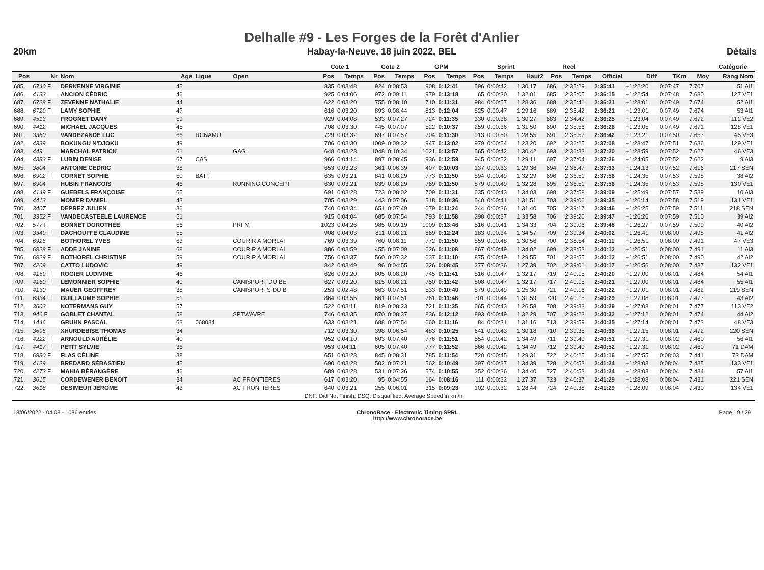Delhalle #9 - Les Forges de la Forêt d'Anlier
20km Habay-la-Neuve, 18 juin 2022, BEL Détails
| | | | | | | | Cote 1 | | Cote 2 | | GPM | | Sprint | | | Reel | | | | | | Catégorie |
| --- | --- | --- | --- | --- | --- | --- | --- | --- | --- | --- | --- | --- | --- | --- | --- | --- | --- | --- | --- | --- | --- | --- |
| Pos | Nr | Nom | Age | Ligue | Open | | Pos | Temps | Pos | Temps | Pos | Temps | Pos | Temps | Haut2 | Pos | Temps | Officiel | Diff | TKm | Moy | Rang Nom |
| 685. | 6740 F | DERKENNE VIRGINIE | 45 | | | | 835 | 0:03:48 | 924 | 0:08:53 | 908 | 0:12:41 | 596 | 0:00:42 | 1:30:17 | 686 | 2:35:29 | 2:35:41 | +1:22:20 | 0:07:47 | 7.707 | 51 AI1 |
| 686. | 4133 | ANCION CÉDRIC | 46 | | | | 925 | 0:04:06 | 972 | 0:09:11 | 979 | 0:13:18 | 65 | 0:00:30 | 1:32:01 | 685 | 2:35:05 | 2:36:15 | +1:22:54 | 0:07:48 | 7.680 | 127 VE1 |
| 687. | 6728 F | ZEVENNE NATHALIE | 44 | | | | 622 | 0:03:20 | 755 | 0:08:10 | 710 | 0:11:31 | 984 | 0:00:57 | 1:28:36 | 688 | 2:35:41 | 2:36:21 | +1:23:01 | 0:07:49 | 7.674 | 52 AI1 |
| 688. | 6729 F | LAMY SOPHIE | 47 | | | | 616 | 0:03:20 | 893 | 0:08:44 | 813 | 0:12:04 | 825 | 0:00:47 | 1:29:16 | 689 | 2:35:42 | 2:36:21 | +1:23:01 | 0:07:49 | 7.674 | 53 AI1 |
| 689. | 4513 | FROGNET DANY | 59 | | | | 929 | 0:04:08 | 533 | 0:07:27 | 724 | 0:11:35 | 330 | 0:00:38 | 1:30:27 | 683 | 2:34:42 | 2:36:25 | +1:23:04 | 0:07:49 | 7.672 | 112 VE2 |
| 690. | 4412 | MICHAEL JACQUES | 45 | | | | 708 | 0:03:30 | 445 | 0:07:07 | 522 | 0:10:37 | 259 | 0:00:36 | 1:31:50 | 690 | 2:35:56 | 2:36:26 | +1:23:05 | 0:07:49 | 7.671 | 128 VE1 |
| 691. | 3360 | VANDEZANDE LUC | 66 | RCNAMU | | | 729 | 0:03:32 | 697 | 0:07:57 | 704 | 0:11:30 | 913 | 0:00:50 | 1:28:55 | 691 | 2:35:57 | 2:36:42 | +1:23:21 | 0:07:50 | 7.657 | 45 VE3 |
| 692. | 4339 | BOKUNGU N'DJOKU | 49 | | | | 706 | 0:03:30 | 1009 | 0:09:32 | 947 | 0:13:02 | 979 | 0:00:54 | 1:23:20 | 692 | 2:36:25 | 2:37:08 | +1:23:47 | 0:07:51 | 7.636 | 129 VE1 |
| 693. | 449 | MARCHAL PATRICK | 61 | | GAG | | 648 | 0:03:23 | 1048 | 0:10:34 | 1021 | 0:13:57 | 565 | 0:00:42 | 1:30:42 | 693 | 2:36:33 | 2:37:20 | +1:23:59 | 0:07:52 | 7.627 | 46 VE3 |
| 694. | 4383 F | LUBIN DENISE | 67 | CAS | | | 966 | 0:04:14 | 897 | 0:08:45 | 936 | 0:12:59 | 945 | 0:00:52 | 1:29:11 | 697 | 2:37:04 | 2:37:26 | +1:24:05 | 0:07:52 | 7.622 | 9 AI3 |
| 695. | 3804 | ANTOINE CEDRIC | 38 | | | | 653 | 0:03:23 | 361 | 0:06:39 | 407 | 0:10:03 | 137 | 0:00:33 | 1:29:36 | 694 | 2:36:47 | 2:37:33 | +1:24:13 | 0:07:52 | 7.616 | 217 SEN |
| 696. | 6902 F | CORNET SOPHIE | 50 | BATT | | | 635 | 0:03:21 | 841 | 0:08:29 | 773 | 0:11:50 | 894 | 0:00:49 | 1:32:29 | 696 | 2:36:51 | 2:37:56 | +1:24:35 | 0:07:53 | 7.598 | 38 AI2 |
| 697. | 6904 | HUBIN FRANCOIS | 46 | | RUNNING CONCEPT | | 630 | 0:03:21 | 839 | 0:08:29 | 769 | 0:11:50 | 879 | 0:00:49 | 1:32:28 | 695 | 2:36:51 | 2:37:56 | +1:24:35 | 0:07:53 | 7.598 | 130 VE1 |
| 698. | 4149 F | GUEBELS FRANÇOISE | 65 | | | | 691 | 0:03:28 | 723 | 0:08:02 | 709 | 0:11:31 | 635 | 0:00:43 | 1:34:03 | 698 | 2:37:58 | 2:39:09 | +1:25:49 | 0:07:57 | 7.539 | 10 AI3 |
| 699. | 4413 | MONIER DANIEL | 43 | | | | 705 | 0:03:29 | 443 | 0:07:06 | 518 | 0:10:36 | 540 | 0:00:41 | 1:31:51 | 703 | 2:39:06 | 2:39:35 | +1:26:14 | 0:07:58 | 7.519 | 131 VE1 |
| 700. | 3407 | DEPREZ JULIEN | 36 | | | | 740 | 0:03:34 | 651 | 0:07:49 | 679 | 0:11:24 | 244 | 0:00:36 | 1:31:40 | 705 | 2:39:17 | 2:39:46 | +1:26:25 | 0:07:59 | 7.511 | 218 SEN |
| 701. | 3352 F | VANDECASTEELE LAURENCE | 51 | | | | 915 | 0:04:04 | 685 | 0:07:54 | 793 | 0:11:58 | 298 | 0:00:37 | 1:33:58 | 706 | 2:39:20 | 2:39:47 | +1:26:26 | 0:07:59 | 7.510 | 39 AI2 |
| 702. | 577 F | BONNET DOROTHÉE | 56 | | PRFM | | 1023 | 0:04:26 | 985 | 0:09:19 | 1009 | 0:13:46 | 516 | 0:00:41 | 1:34:33 | 704 | 2:39:06 | 2:39:48 | +1:26:27 | 0:07:59 | 7.509 | 40 AI2 |
| 703. | 3349 F | DACHOUFFE CLAUDINE | 55 | | | | 908 | 0:04:03 | 811 | 0:08:21 | 869 | 0:12:24 | 183 | 0:00:34 | 1:34:57 | 709 | 2:39:34 | 2:40:02 | +1:26:41 | 0:08:00 | 7.498 | 41 AI2 |
| 704. | 6926 | BOTHOREL YVES | 63 | | COURIR A MORLAI | | 769 | 0:03:39 | 760 | 0:08:11 | 772 | 0:11:50 | 859 | 0:00:48 | 1:30:56 | 700 | 2:38:54 | 2:40:11 | +1:26:51 | 0:08:00 | 7.491 | 47 VE3 |
| 705. | 6928 F | ADDE JANINE | 68 | | COURIR A MORLAI | | 886 | 0:03:59 | 455 | 0:07:09 | 626 | 0:11:08 | 867 | 0:00:49 | 1:34:02 | 699 | 2:38:53 | 2:40:12 | +1:26:51 | 0:08:00 | 7.491 | 11 AI3 |
| 706. | 6929 F | BOTHOREL CHRISTINE | 59 | | COURIR A MORLAI | | 756 | 0:03:37 | 560 | 0:07:32 | 637 | 0:11:10 | 875 | 0:00:49 | 1:29:55 | 701 | 2:38:55 | 2:40:12 | +1:26:51 | 0:08:00 | 7.490 | 42 AI2 |
| 707. | 4209 | CATTO LUDOVIC | 49 | | | | 842 | 0:03:49 | 96 | 0:04:55 | 226 | 0:08:45 | 277 | 0:00:36 | 1:27:39 | 702 | 2:39:01 | 2:40:17 | +1:26:56 | 0:08:00 | 7.487 | 132 VE1 |
| 708. | 4159 F | ROGIER LUDIVINE | 46 | | | | 626 | 0:03:20 | 805 | 0:08:20 | 745 | 0:11:41 | 816 | 0:00:47 | 1:32:17 | 719 | 2:40:15 | 2:40:20 | +1:27:00 | 0:08:01 | 7.484 | 54 AI1 |
| 709. | 4160 F | LEMONNIER SOPHIE | 40 | | CANISPORT DU BE | | 627 | 0:03:20 | 815 | 0:08:21 | 750 | 0:11:42 | 808 | 0:00:47 | 1:32:17 | 717 | 2:40:15 | 2:40:21 | +1:27:00 | 0:08:01 | 7.484 | 55 AI1 |
| 710. | 4130 | MAUER GEOFFREY | 38 | | CANISPORTS DU B | | 253 | 0:02:48 | 663 | 0:07:51 | 533 | 0:10:40 | 879 | 0:00:49 | 1:25:30 | 721 | 2:40:16 | 2:40:22 | +1:27:01 | 0:08:01 | 7.482 | 219 SEN |
| 711. | 6934 F | GUILLAUME SOPHIE | 51 | | | | 864 | 0:03:55 | 661 | 0:07:51 | 761 | 0:11:46 | 701 | 0:00:44 | 1:31:59 | 720 | 2:40:15 | 2:40:29 | +1:27:08 | 0:08:01 | 7.477 | 43 AI2 |
| 712. | 3603 | NOTERMANS GUY | 57 | | | | 522 | 0:03:11 | 819 | 0:08:23 | 721 | 0:11:35 | 665 | 0:00:43 | 1:26:58 | 708 | 2:39:33 | 2:40:29 | +1:27:08 | 0:08:01 | 7.477 | 113 VE2 |
| 713. | 946 F | GOBLET CHANTAL | 58 | | SPTWAVRE | | 746 | 0:03:35 | 870 | 0:08:37 | 836 | 0:12:12 | 893 | 0:00:49 | 1:32:29 | 707 | 2:39:23 | 2:40:32 | +1:27:12 | 0:08:01 | 7.474 | 44 AI2 |
| 714. | 1446 | GRUHN PASCAL | 63 | 068034 | | | 633 | 0:03:21 | 688 | 0:07:54 | 660 | 0:11:16 | 84 | 0:00:31 | 1:31:16 | 713 | 2:39:59 | 2:40:35 | +1:27:14 | 0:08:01 | 7.473 | 48 VE3 |
| 715. | 3696 | XHURDEBISE THOMAS | 34 | | | | 712 | 0:03:30 | 398 | 0:06:54 | 483 | 0:10:25 | 641 | 0:00:43 | 1:30:18 | 710 | 2:39:35 | 2:40:36 | +1:27:15 | 0:08:01 | 7.472 | 220 SEN |
| 716. | 4222 F | ARNOULD AURÉLIE | 40 | | | | 952 | 0:04:10 | 603 | 0:07:40 | 776 | 0:11:51 | 554 | 0:00:42 | 1:34:49 | 711 | 2:39:40 | 2:40:51 | +1:27:31 | 0:08:02 | 7.460 | 56 AI1 |
| 717. | 4417 F | PETIT SYLVIE | 36 | | | | 953 | 0:04:11 | 605 | 0:07:40 | 777 | 0:11:52 | 566 | 0:00:42 | 1:34:49 | 712 | 2:39:40 | 2:40:52 | +1:27:31 | 0:08:02 | 7.460 | 71 DAM |
| 718. | 6980 F | FLAS CÉLINE | 38 | | | | 651 | 0:03:23 | 845 | 0:08:31 | 785 | 0:11:54 | 720 | 0:00:45 | 1:29:31 | 722 | 2:40:25 | 2:41:16 | +1:27:55 | 0:08:03 | 7.441 | 72 DAM |
| 719. | 4129 | BREDARD SÉBASTIEN | 45 | | | | 690 | 0:03:28 | 502 | 0:07:21 | 562 | 0:10:49 | 297 | 0:00:37 | 1:34:39 | 728 | 2:40:53 | 2:41:24 | +1:28:03 | 0:08:04 | 7.435 | 133 VE1 |
| 720. | 4272 F | MAHIA BÉRANGÈRE | 46 | | | | 689 | 0:03:28 | 531 | 0:07:26 | 574 | 0:10:55 | 252 | 0:00:36 | 1:34:40 | 727 | 2:40:53 | 2:41:24 | +1:28:03 | 0:08:04 | 7.434 | 57 AI1 |
| 721. | 3615 | CORDEWENER BENOIT | 34 | | AC FRONTIERES | | 617 | 0:03:20 | 95 | 0:04:55 | 164 | 0:08:16 | 111 | 0:00:32 | 1:27:37 | 723 | 2:40:37 | 2:41:29 | +1:28:08 | 0:08:04 | 7.431 | 221 SEN |
| 722. | 3618 | DESIMEUR JEROME | 43 | | AC FRONTIERES | | 640 | 0:03:21 | 255 | 0:06:01 | 315 | 0:09:23 | 102 | 0:00:32 | 1:28:44 | 724 | 2:40:38 | 2:41:29 | +1:28:09 | 0:08:04 | 7.430 | 134 VE1 |
| DNF: Did Not Finish; DSQ: Disqualified; Average Speed in km/h | | | | | | | | | | | | | | | | | | | | | | |
18/06/2022 - 04:08 - 1086 entries ChronoRace - Electronic Timing SPRL
http://www.chronorace.be Page 19 / 29